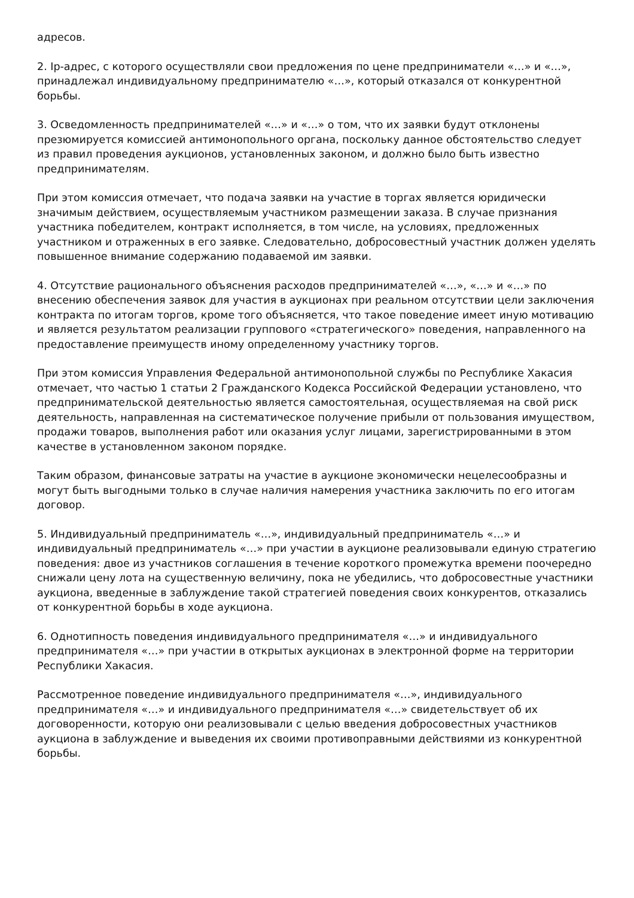адресов.
2. Ip-адрес, с которого осуществляли свои предложения по цене предприниматели «…» и «…», принадлежал индивидуальному предпринимателю «…», который отказался от конкурентной борьбы.
3. Осведомленность предпринимателей «…» и «…» о том, что их заявки будут отклонены презюмируется комиссией антимонопольного органа, поскольку данное обстоятельство следует из правил проведения аукционов, установленных законом, и должно было быть известно предпринимателям.
При этом комиссия отмечает, что подача заявки на участие в торгах является юридически значимым действием, осуществляемым участником размещении заказа. В случае признания участника победителем, контракт исполняется, в том числе, на условиях, предложенных участником и отраженных в его заявке. Следовательно, добросовестный участник должен уделять повышенное внимание содержанию подаваемой им заявки.
4. Отсутствие рационального объяснения расходов предпринимателей «…», «…» и «…» по внесению обеспечения заявок для участия в аукционах при реальном отсутствии цели заключения контракта по итогам торгов, кроме того объясняется, что такое поведение имеет иную мотивацию и является результатом реализации группового «стратегического» поведения, направленного на предоставление преимуществ иному определенному участнику торгов.
При этом комиссия Управления Федеральной антимонопольной службы по Республике Хакасия отмечает, что частью 1 статьи 2 Гражданского Кодекса Российской Федерации установлено, что предпринимательской деятельностью является самостоятельная, осуществляемая на свой риск деятельность, направленная на систематическое получение прибыли от пользования имуществом, продажи товаров, выполнения работ или оказания услуг лицами, зарегистрированными в этом качестве в установленном законом порядке.
Таким образом, финансовые затраты на участие в аукционе экономически нецелесообразны и могут быть выгодными только в случае наличия намерения участника заключить по его итогам договор.
5. Индивидуальный предприниматель «…», индивидуальный предприниматель «…» и индивидуальный предприниматель «…» при участии в аукционе реализовывали единую стратегию поведения: двое из участников соглашения в течение короткого промежутка времени поочередно снижали цену лота на существенную величину, пока не убедились, что добросовестные участники аукциона, введенные в заблуждение такой стратегией поведения своих конкурентов, отказались от конкурентной борьбы в ходе аукциона.
6. Однотипность поведения индивидуального предпринимателя «…» и индивидуального предпринимателя «…» при участии в открытых аукционах в электронной форме на территории Республики Хакасия.
Рассмотренное поведение индивидуального предпринимателя «…», индивидуального предпринимателя «…» и индивидуального предпринимателя «…» свидетельствует об их договоренности, которую они реализовывали с целью введения добросовестных участников аукциона в заблуждение и выведения их своими противоправными действиями из конкурентной борьбы.